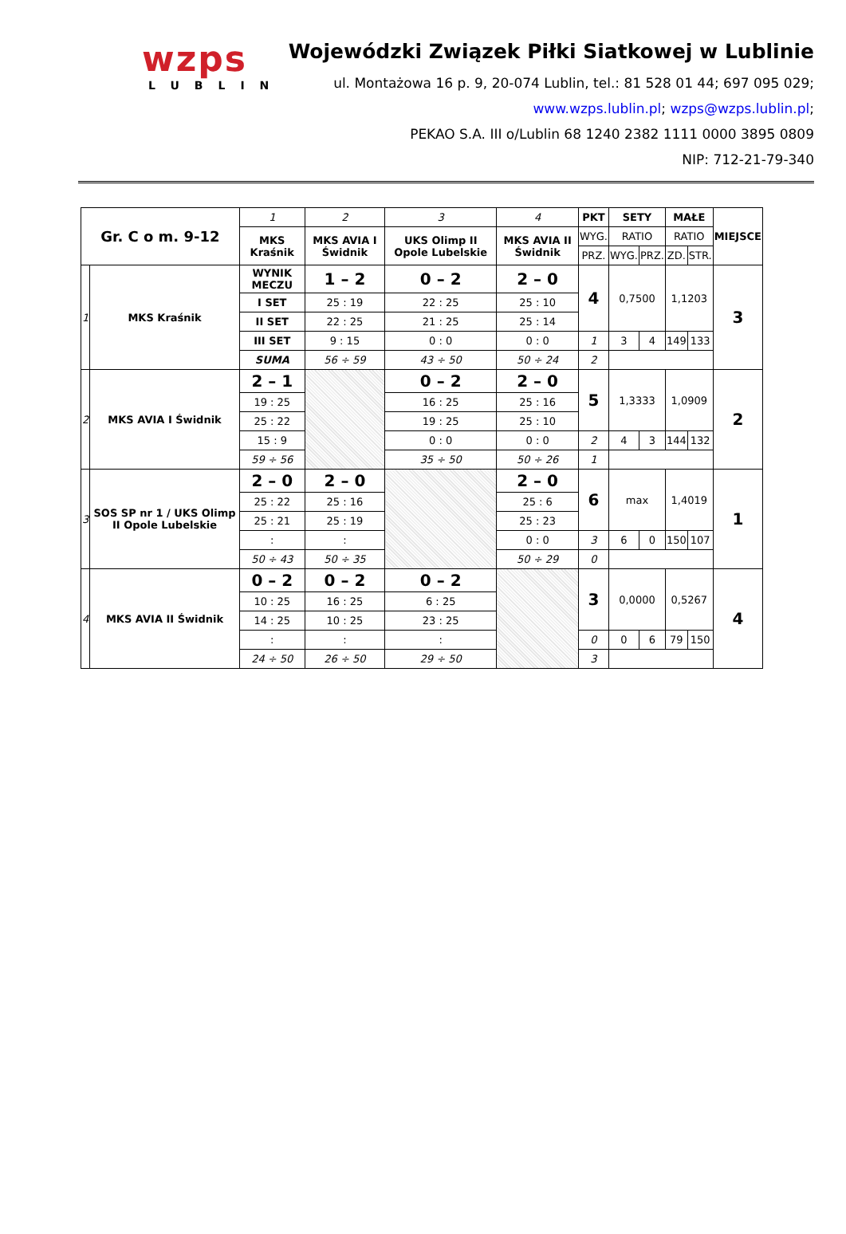wzps
LUBLIN
Wojewódzki Związek Piłki Siatkowej w Lublinie
ul. Montażowa 16 p. 9, 20-074 Lublin, tel.: 81 528 01 44; 697 095 029;
www.wzps.lublin.pl; wzps@wzps.lublin.pl;
PEKAO S.A. III o/Lublin 68 1240 2382 1111 0000 3895 0809
NIP: 712-21-79-340
| Gr. C o m. 9-12 | | 1 | 2 | 3 | 4 | PKT | SETY | | MAŁE | | MIEJSCE |
| | | MKS Kraśnik | MKS AVIA I Świdnik | UKS Olimp II Opole Lubelskie | MKS AVIA II Świdnik | WYG. | RATIO | | RATIO | | |
| | | | | | | PRZ. | WYG. | PRZ. | ZD. | STR. | |
| 1 | MKS Kraśnik | WYNIK MECZU | 1 – 2 | 0 – 2 | 2 – 0 | 4 | 0,7500 | | 1,1203 | | 3 |
| | | I SET | 25 : 19 | 22 : 25 | 25 : 10 | | | | | | |
| | | II SET | 22 : 25 | 21 : 25 | 25 : 14 | | | | | | |
| | | III SET | 9 : 15 | 0 : 0 | 0 : 0 | 1 | 3 | 4 | 149 | 133 | |
| | | SUMA | 56 ÷ 59 | 43 ÷ 50 | 50 ÷ 24 | 2 | | | | | |
| 2 | MKS AVIA I Świdnik | 2 – 1 | | 0 – 2 | 2 – 0 | 5 | 1,3333 | | 1,0909 | | 2 |
| | | 19 : 25 | | 16 : 25 | 25 : 16 | | | | | | |
| | | 25 : 22 | | 19 : 25 | 25 : 10 | | | | | | |
| | | 15 : 9 | | 0 : 0 | 0 : 0 | 2 | 4 | 3 | 144 | 132 | |
| | | 59 ÷ 56 | | 35 ÷ 50 | 50 ÷ 26 | 1 | | | | | |
| 3 | SOS SP nr 1 / UKS Olimp II Opole Lubelskie | 2 – 0 | 2 – 0 | | 2 – 0 | 6 | max | | 1,4019 | | 1 |
| | | 25 : 22 | 25 : 16 | | 25 : 6 | | | | | | |
| | | 25 : 21 | 25 : 19 | | 25 : 23 | | | | | | |
| | | : | : | | 0 : 0 | 3 | 6 | 0 | 150 | 107 | |
| | | 50 ÷ 43 | 50 ÷ 35 | | 50 ÷ 29 | 0 | | | | | |
| 4 | MKS AVIA II Świdnik | 0 – 2 | 0 – 2 | 0 – 2 | | 3 | 0,0000 | | 0,5267 | | 4 |
| | | 10 : 25 | 16 : 25 | 6 : 25 | | | | | | | |
| | | 14 : 25 | 10 : 25 | 23 : 25 | | | | | | | |
| | | : | : | : | | 0 | 0 | 6 | 79 | 150 | |
| | | 24 ÷ 50 | 26 ÷ 50 | 29 ÷ 50 | | 3 | | | | | |